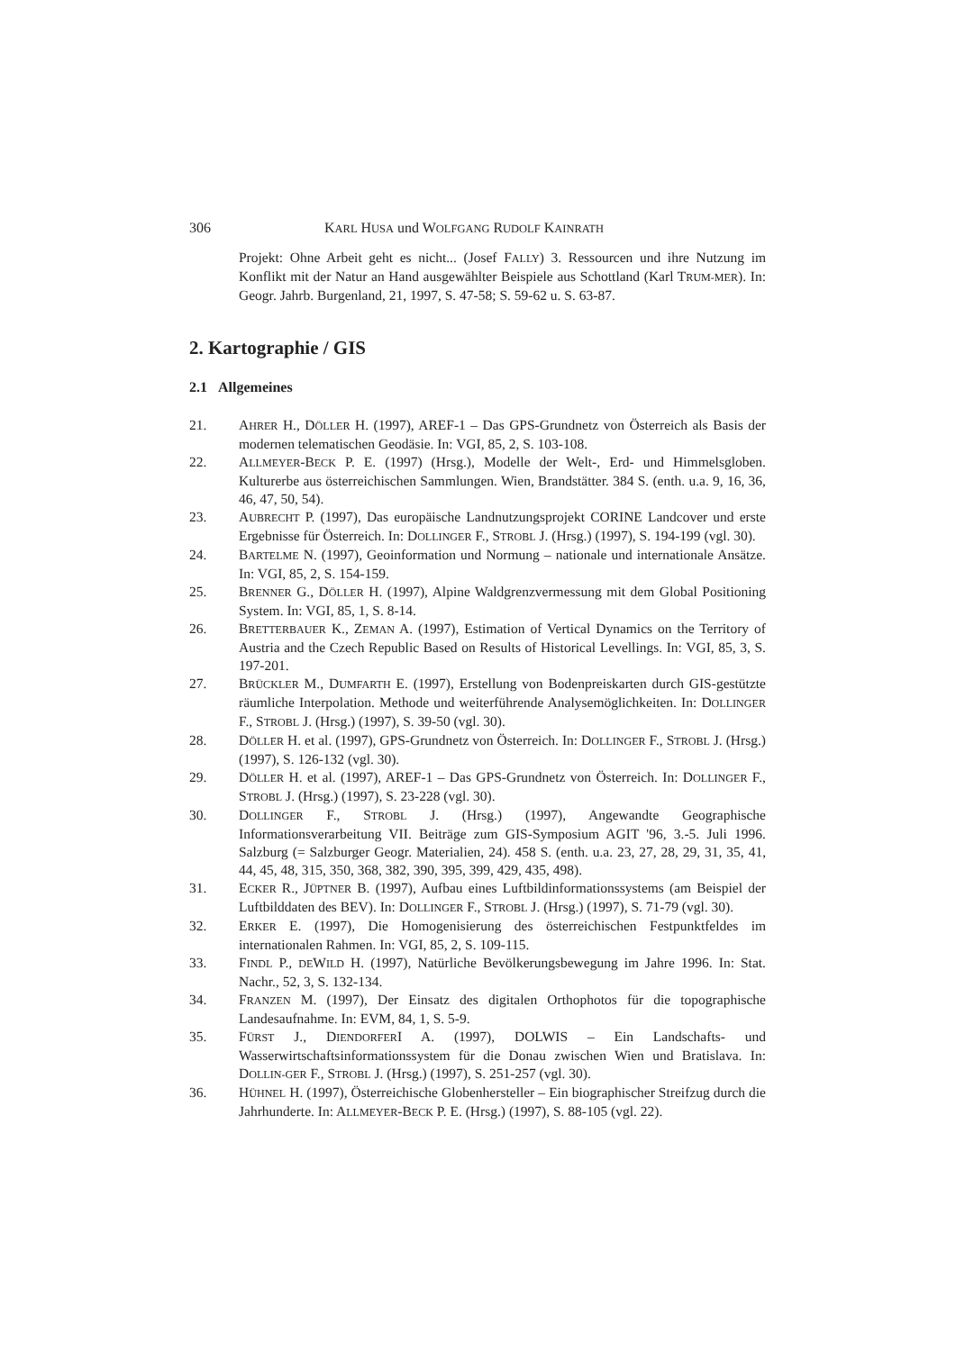306 KARL HUSA und WOLFGANG RUDOLF KAINRATH
Projekt: Ohne Arbeit geht es nicht... (Josef FALLY) 3. Ressourcen und ihre Nutzung im Konflikt mit der Natur an Hand ausgewählter Beispiele aus Schottland (Karl TRUM-MER). In: Geogr. Jahrb. Burgenland, 21, 1997, S. 47-58; S. 59-62 u. S. 63-87.
2. Kartographie / GIS
2.1 Allgemeines
21. AHRER H., DÖLLER H. (1997), AREF-1 – Das GPS-Grundnetz von Österreich als Basis der modernen telematischen Geodäsie. In: VGI, 85, 2, S. 103-108.
22. ALLMEYER-BECK P. E. (1997) (Hrsg.), Modelle der Welt-, Erd- und Himmelsgloben. Kulturerbe aus österreichischen Sammlungen. Wien, Brandstätter. 384 S. (enth. u.a. 9, 16, 36, 46, 47, 50, 54).
23. AUBRECHT P. (1997), Das europäische Landnutzungsprojekt CORINE Landcover und erste Ergebnisse für Österreich. In: DOLLINGER F., STROBL J. (Hrsg.) (1997), S. 194-199 (vgl. 30).
24. BARTELME N. (1997), Geoinformation und Normung – nationale und internationale Ansätze. In: VGI, 85, 2, S. 154-159.
25. BRENNER G., DÖLLER H. (1997), Alpine Waldgrenzvermessung mit dem Global Positioning System. In: VGI, 85, 1, S. 8-14.
26. BRETTERBAUER K., ZEMAN A. (1997), Estimation of Vertical Dynamics on the Territory of Austria and the Czech Republic Based on Results of Historical Levellings. In: VGI, 85, 3, S. 197-201.
27. BRÜCKLER M., DUMFARTH E. (1997), Erstellung von Bodenpreiskarten durch GIS-gestützte räumliche Interpolation. Methode und weiterführende Analysemöglichkeiten. In: DOLLINGER F., STROBL J. (Hrsg.) (1997), S. 39-50 (vgl. 30).
28. DÖLLER H. et al. (1997), GPS-Grundnetz von Österreich. In: DOLLINGER F., STROBL J. (Hrsg.) (1997), S. 126-132 (vgl. 30).
29. DÖLLER H. et al. (1997), AREF-1 – Das GPS-Grundnetz von Österreich. In: DOLLINGER F., STROBL J. (Hrsg.) (1997), S. 23-228 (vgl. 30).
30. DOLLINGER F., STROBL J. (Hrsg.) (1997), Angewandte Geographische Informationsverarbeitung VII. Beiträge zum GIS-Symposium AGIT '96, 3.-5. Juli 1996. Salzburg (= Salzburger Geogr. Materialien, 24). 458 S. (enth. u.a. 23, 27, 28, 29, 31, 35, 41, 44, 45, 48, 315, 350, 368, 382, 390, 395, 399, 429, 435, 498).
31. ECKER R., JÜPTNER B. (1997), Aufbau eines Luftbildinformationssystems (am Beispiel der Luftbilddaten des BEV). In: DOLLINGER F., STROBL J. (Hrsg.) (1997), S. 71-79 (vgl. 30).
32. ERKER E. (1997), Die Homogenisierung des österreichischen Festpunktfeldes im internationalen Rahmen. In: VGI, 85, 2, S. 109-115.
33. FINDL P., DEWILD H. (1997), Natürliche Bevölkerungsbewegung im Jahre 1996. In: Stat. Nachr., 52, 3, S. 132-134.
34. FRANZEN M. (1997), Der Einsatz des digitalen Orthophotos für die topographische Landesaufnahme. In: EVM, 84, 1, S. 5-9.
35. FÜRST J., DIENDORFERI A. (1997), DOLWIS – Ein Landschafts- und Wasserwirtschaftsinformationssystem für die Donau zwischen Wien und Bratislava. In: DOLLIN-GER F., STROBL J. (Hrsg.) (1997), S. 251-257 (vgl. 30).
36. HÜHNEL H. (1997), Österreichische Globenhersteller – Ein biographischer Streifzug durch die Jahrhunderte. In: ALLMEYER-BECK P. E. (Hrsg.) (1997), S. 88-105 (vgl. 22).